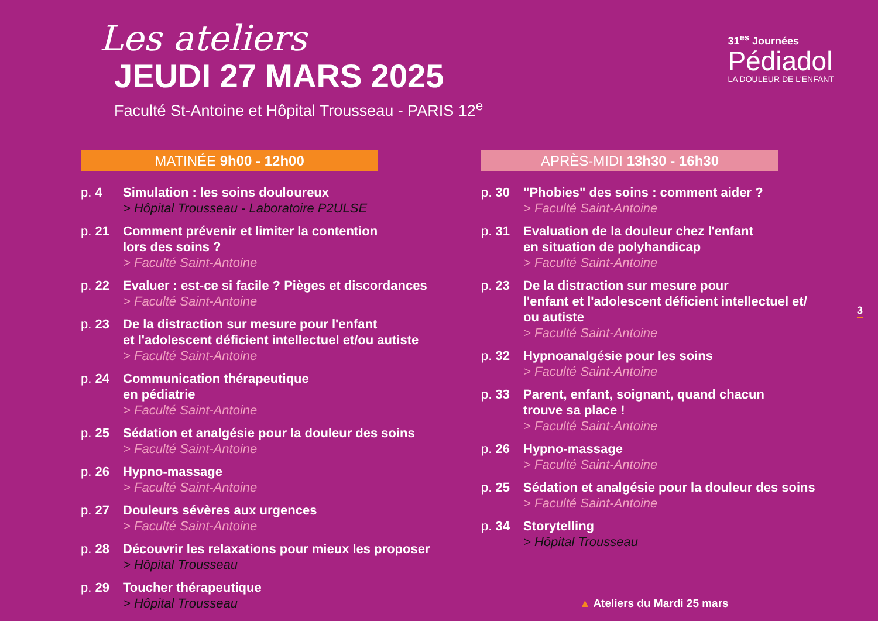Les ateliers
JEUDI 27 MARS 2025
Faculté St-Antoine et Hôpital Trousseau - PARIS 12<sup>e</sup>
31<sup>es</sup> Journées
Pédiadol
LA DOULEUR DE L'ENFANT
MATINÉE 9h00 - 12h00
p. 4 Simulation : les soins douloureux
> Hôpital Trousseau - Laboratoire P2ULSE
p. 21 Comment prévenir et limiter la contention
lors des soins ?
> Faculté Saint-Antoine
p. 22 Evaluer : est-ce si facile ? Pièges et discordances
> Faculté Saint-Antoine
p. 23 De la distraction sur mesure pour l'enfant
et l'adolescent déficient intellectuel et/ou autiste
> Faculté Saint-Antoine
p. 24 Communication thérapeutique
en pédiatrie
> Faculté Saint-Antoine
p. 25 Sédation et analgésie pour la douleur des soins
> Faculté Saint-Antoine
p. 26 Hypno-massage
> Faculté Saint-Antoine
p. 27 Douleurs sévères aux urgences
> Faculté Saint-Antoine
p. 28 Découvrir les relaxations pour mieux les proposer
> Hôpital Trousseau
p. 29 Toucher thérapeutique
> Hôpital Trousseau
APRÈS-MIDI 13h30 - 16h30
p. 30 "Phobies" des soins : comment aider ?
> Faculté Saint-Antoine
p. 31 Evaluation de la douleur chez l'enfant
en situation de polyhandicap
> Faculté Saint-Antoine
p. 23 De la distraction sur mesure pour
l'enfant et l'adolescent déficient intellectuel et/
ou autiste
> Faculté Saint-Antoine
p. 32 Hypnoanalgésie pour les soins
> Faculté Saint-Antoine
p. 33 Parent, enfant, soignant, quand chacun
trouve sa place !
> Faculté Saint-Antoine
p. 26 Hypno-massage
> Faculté Saint-Antoine
p. 25 Sédation et analgésie pour la douleur des soins
> Faculté Saint-Antoine
p. 34 Storytelling
> Hôpital Trousseau
3
▲ Ateliers du Mardi 25 mars